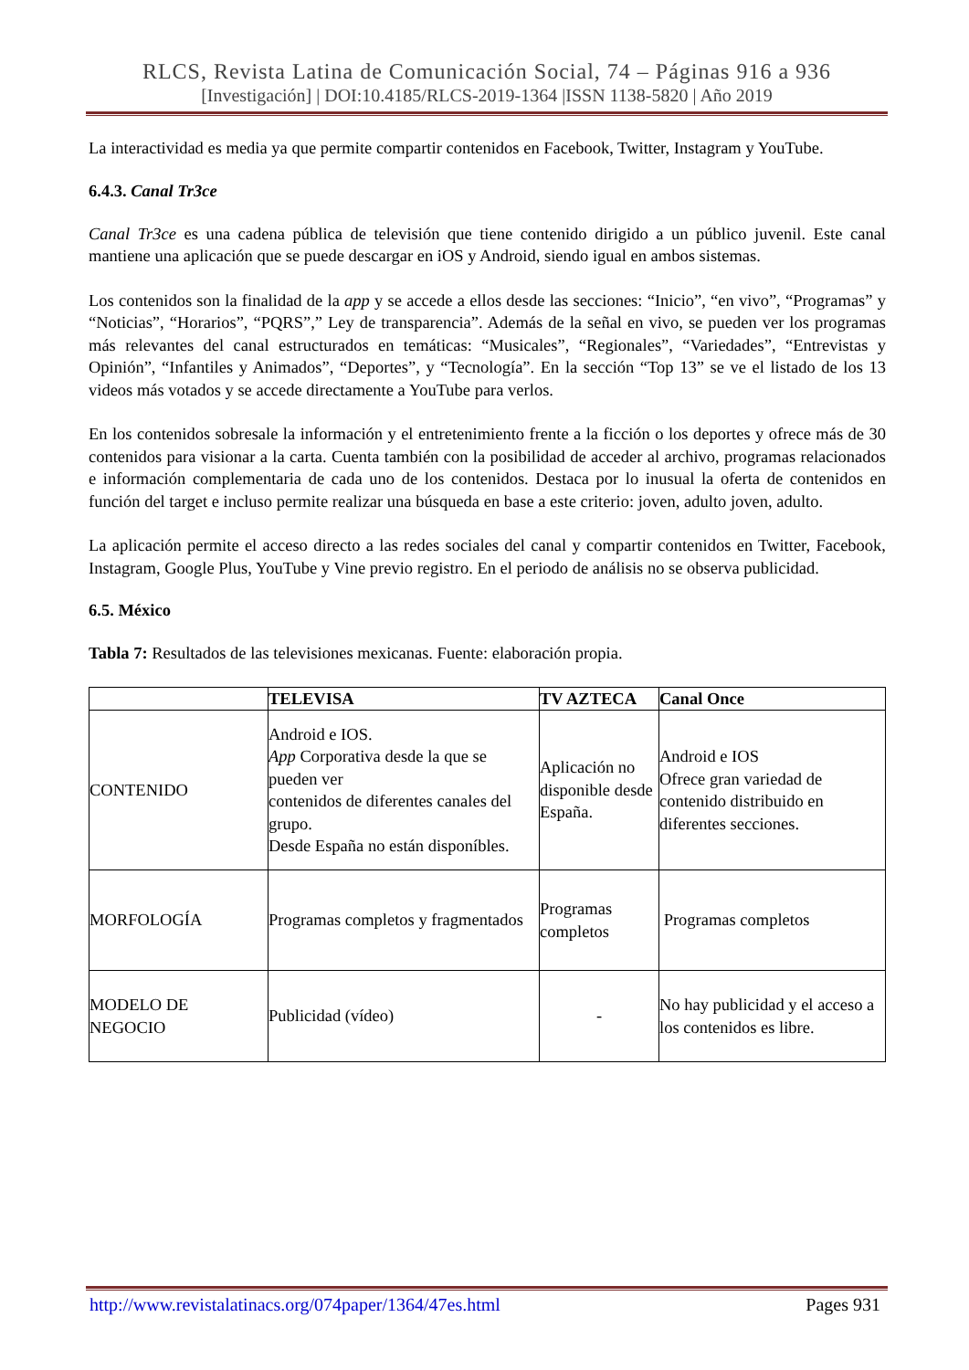RLCS, Revista Latina de Comunicación Social, 74 – Páginas 916 a 936
[Investigación] | DOI:10.4185/RLCS-2019-1364 |ISSN 1138-5820 | Año 2019
La interactividad es media ya que permite compartir contenidos en Facebook, Twitter, Instagram y YouTube.
6.4.3. Canal Tr3ce
Canal Tr3ce es una cadena pública de televisión que tiene contenido dirigido a un público juvenil. Este canal mantiene una aplicación que se puede descargar en iOS y Android, siendo igual en ambos sistemas.
Los contenidos son la finalidad de la app y se accede a ellos desde las secciones: “Inicio”, “en vivo”, “Programas” y “Noticias”, “Horarios”, “PQRS”,” Ley de transparencia”. Además de la señal en vivo, se pueden ver los programas más relevantes del canal estructurados en temáticas: “Musicales”, “Regionales”, “Variedades”, “Entrevistas y Opinión”, “Infantiles y Animados”, “Deportes”, y “Tecnología”. En la sección “Top 13” se ve el listado de los 13 videos más votados y se accede directamente a YouTube para verlos.
En los contenidos sobresale la información y el entretenimiento frente a la ficción o los deportes y ofrece más de 30 contenidos para visionar a la carta. Cuenta también con la posibilidad de acceder al archivo, programas relacionados e información complementaria de cada uno de los contenidos. Destaca por lo inusual la oferta de contenidos en función del target e incluso permite realizar una búsqueda en base a este criterio: joven, adulto joven, adulto.
La aplicación permite el acceso directo a las redes sociales del canal y compartir contenidos en Twitter, Facebook, Instagram, Google Plus, YouTube y Vine previo registro. En el periodo de análisis no se observa publicidad.
6.5. México
Tabla 7: Resultados de las televisiones mexicanas. Fuente: elaboración propia.
| | TELEVISA | TV AZTECA | Canal Once |
| --- | --- | --- | --- |
| CONTENIDO | Android e IOS. App Corporativa desde la que se pueden ver contenidos de diferentes canales del grupo. Desde España no están disponíbles. | Aplicación no disponible desde España. | Android e IOS Ofrece gran variedad de contenido distribuido en diferentes secciones. |
| MORFOLOGÍA | Programas completos y fragmentados | Programas completos | Programas completos |
| MODELO DE NEGOCIO | Publicidad (vídeo) | - | No hay publicidad y el acceso a los contenidos es libre. |
http://www.revistalatinacs.org/074paper/1364/47es.html Pages 931